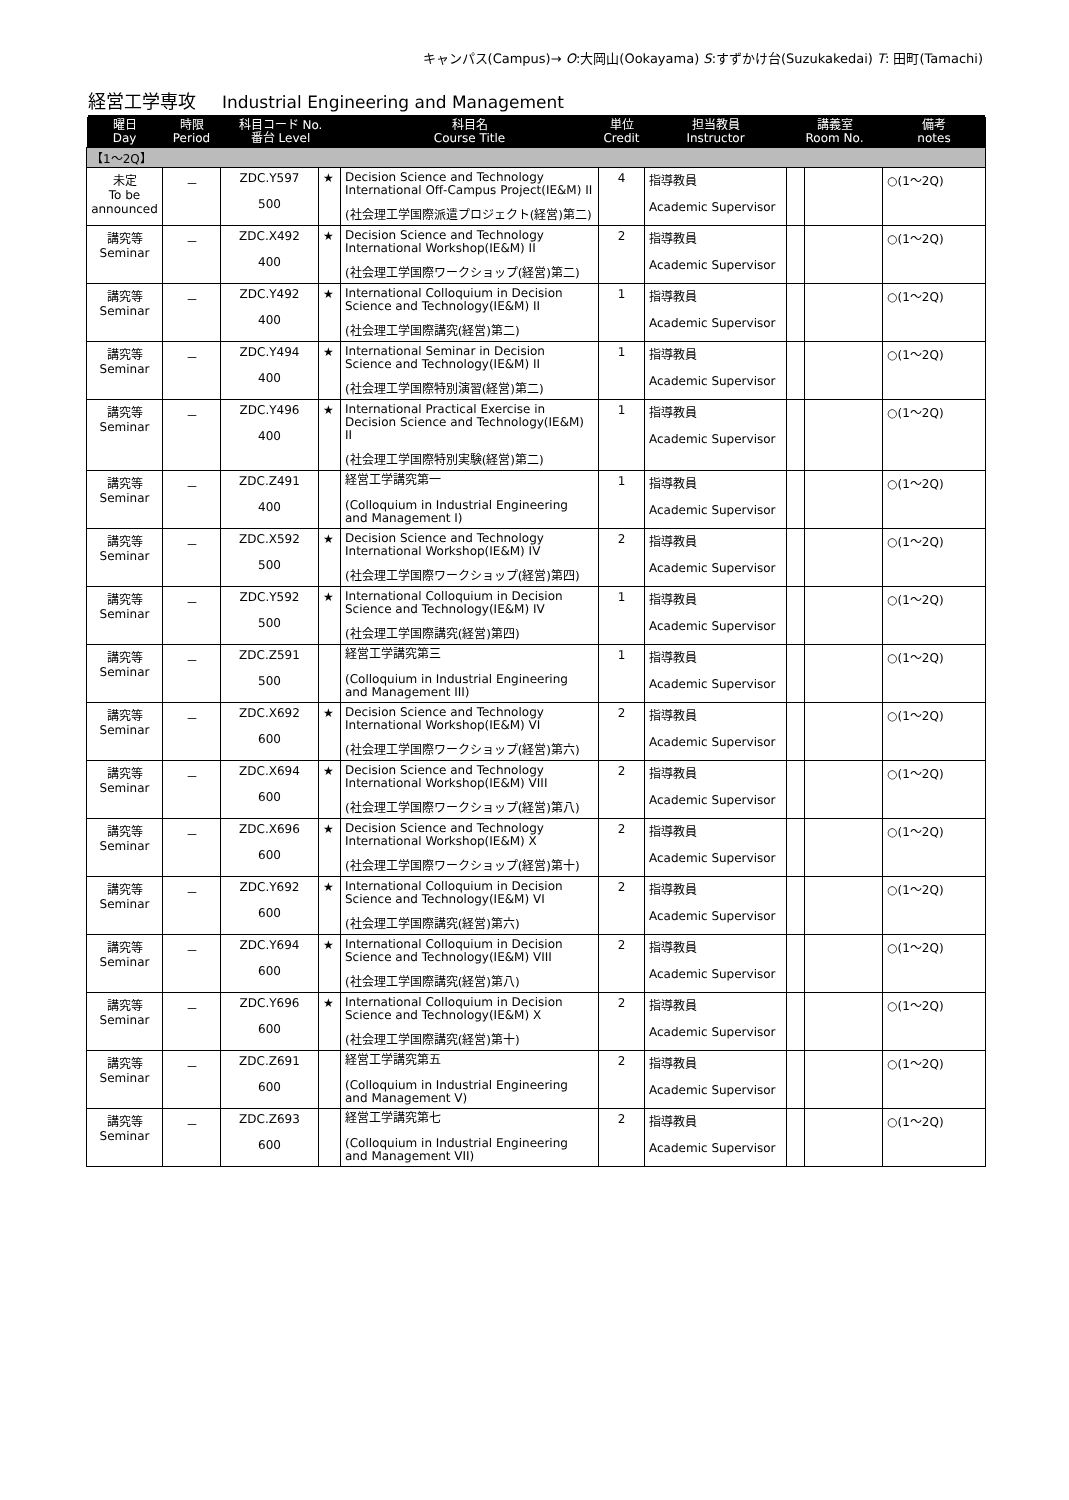キャンパス(Campus)→ O:大岡山(Ookayama) S:すずかけ台(Suzukakedai) T: 田町(Tamachi)
経営工学専攻 Industrial Engineering and Management
| 曜日 Day | 時限 Period | 科目コード No. 番台 Level | | 科目名 Course Title | 単位 Credit | 担当教員 Instructor | 講義室 Room No. | | 備考 notes |
| --- | --- | --- | --- | --- | --- | --- | --- | --- | --- |
| 【1～2Q】 | | | | | | | | | |
| 未定 To be announced | － | ZDC.Y597 500 | ★ | Decision Science and Technology International Off-Campus Project(IE&M) II (社会理工学国際派遣プロジェクト(経営)第二) | 4 | 指導教員 Academic Supervisor | | | ○(1～2Q) |
| 講究等 Seminar | － | ZDC.X492 400 | ★ | Decision Science and Technology International Workshop(IE&M) II (社会理工学国際ワークショップ(経営)第二) | 2 | 指導教員 Academic Supervisor | | | ○(1～2Q) |
| 講究等 Seminar | － | ZDC.Y492 400 | ★ | International Colloquium in Decision Science and Technology(IE&M) II (社会理工学国際講究(経営)第二) | 1 | 指導教員 Academic Supervisor | | | ○(1～2Q) |
| 講究等 Seminar | － | ZDC.Y494 400 | ★ | International Seminar in Decision Science and Technology(IE&M) II (社会理工学国際特別演習(経営)第二) | 1 | 指導教員 Academic Supervisor | | | ○(1～2Q) |
| 講究等 Seminar | － | ZDC.Y496 400 | ★ | International Practical Exercise in Decision Science and Technology(IE&M) II (社会理工学国際特別実験(経営)第二) | 1 | 指導教員 Academic Supervisor | | | ○(1～2Q) |
| 講究等 Seminar | － | ZDC.Z491 400 | | 経営工学講究第一 (Colloquium in Industrial Engineering and Management I) | 1 | 指導教員 Academic Supervisor | | | ○(1～2Q) |
| 講究等 Seminar | － | ZDC.X592 500 | ★ | Decision Science and Technology International Workshop(IE&M) IV (社会理工学国際ワークショップ(経営)第四) | 2 | 指導教員 Academic Supervisor | | | ○(1～2Q) |
| 講究等 Seminar | － | ZDC.Y592 500 | ★ | International Colloquium in Decision Science and Technology(IE&M) IV (社会理工学国際講究(経営)第四) | 1 | 指導教員 Academic Supervisor | | | ○(1～2Q) |
| 講究等 Seminar | － | ZDC.Z591 500 | | 経営工学講究第三 (Colloquium in Industrial Engineering and Management III) | 1 | 指導教員 Academic Supervisor | | | ○(1～2Q) |
| 講究等 Seminar | － | ZDC.X692 600 | ★ | Decision Science and Technology International Workshop(IE&M) VI (社会理工学国際ワークショップ(経営)第六) | 2 | 指導教員 Academic Supervisor | | | ○(1～2Q) |
| 講究等 Seminar | － | ZDC.X694 600 | ★ | Decision Science and Technology International Workshop(IE&M) VIII (社会理工学国際ワークショップ(経営)第八) | 2 | 指導教員 Academic Supervisor | | | ○(1～2Q) |
| 講究等 Seminar | － | ZDC.X696 600 | ★ | Decision Science and Technology International Workshop(IE&M) X (社会理工学国際ワークショップ(経営)第十) | 2 | 指導教員 Academic Supervisor | | | ○(1～2Q) |
| 講究等 Seminar | － | ZDC.Y692 600 | ★ | International Colloquium in Decision Science and Technology(IE&M) VI (社会理工学国際講究(経営)第六) | 2 | 指導教員 Academic Supervisor | | | ○(1～2Q) |
| 講究等 Seminar | － | ZDC.Y694 600 | ★ | International Colloquium in Decision Science and Technology(IE&M) VIII (社会理工学国際講究(経営)第八) | 2 | 指導教員 Academic Supervisor | | | ○(1～2Q) |
| 講究等 Seminar | － | ZDC.Y696 600 | ★ | International Colloquium in Decision Science and Technology(IE&M) X (社会理工学国際講究(経営)第十) | 2 | 指導教員 Academic Supervisor | | | ○(1～2Q) |
| 講究等 Seminar | － | ZDC.Z691 600 | | 経営工学講究第五 (Colloquium in Industrial Engineering and Management V) | 2 | 指導教員 Academic Supervisor | | | ○(1～2Q) |
| 講究等 Seminar | － | ZDC.Z693 600 | | 経営工学講究第七 (Colloquium in Industrial Engineering and Management VII) | 2 | 指導教員 Academic Supervisor | | | ○(1～2Q) |